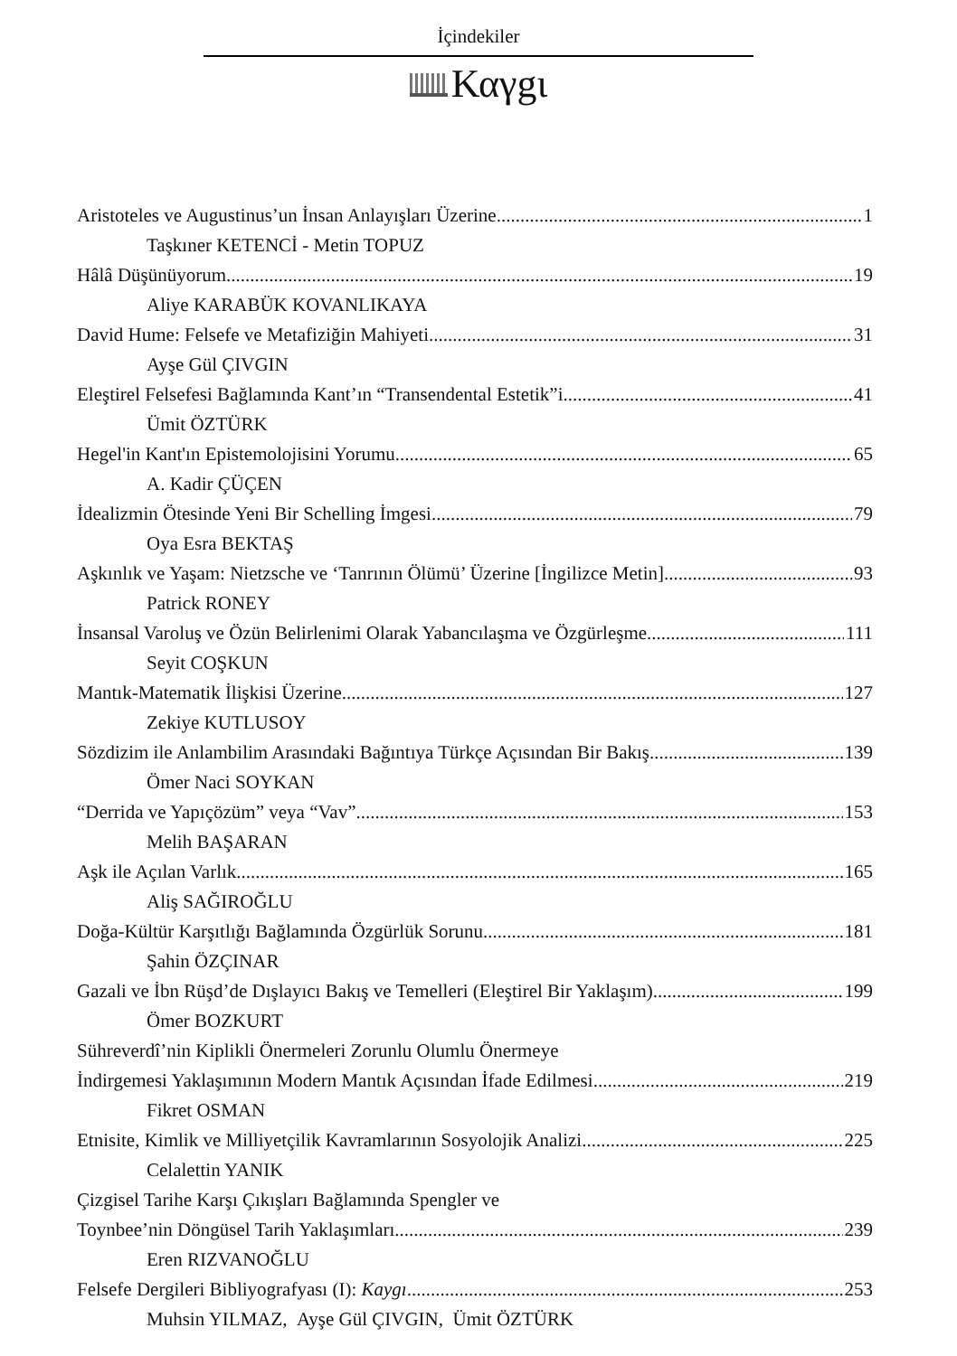İçindekiler
Καγgι
Aristoteles ve Augustinus’un İnsan Anlayışları Üzerine 1
Taşkıner KETENCİ - Metin TOPUZ
Hâlâ Düşünüyorum 19
Aliye KARABÜK KOVANLIKAYA
David Hume: Felsefe ve Metafiziğin Mahiyeti 31
Ayşe Gül ÇIVGIN
Eleştirel Felsefesi Bağlamında Kant’ın “Transendental Estetik”i 41
Ümit ÖZTÜRK
Hegel'in Kant'ın Epistemolojisini Yorumu 65
A. Kadir ÇÜÇEN
İdealizmin Ötesinde Yeni Bir Schelling İmgesi 79
Oya Esra BEKTAŞ
Aşkınlık ve Yaşam: Nietzsche ve ‘Tanrının Ölümü’ Üzerine [İngilizce Metin] 93
Patrick RONEY
İnsansal Varoluş ve Özün Belirlenimi Olarak Yabancılaşma ve Özgürleşme 111
Seyit COŞKUN
Mantık-Matematik İlişkisi Üzerine 127
Zekiye KUTLUSOY
Sözdizim ile Anlambilim Arasındaki Bağıntıya Türkçe Açısından Bir Bakış 139
Ömer Naci SOYKAN
“Derrida ve Yapıçözüm” veya “Vav” 153
Melih BAŞARAN
Aşk ile Açılan Varlık 165
Aliş SAĞIROĞLU
Doğa-Kültür Karşıtlığı Bağlamında Özgürlük Sorunu 181
Şahin ÖZÇINAR
Gazali ve İbn Rüşd’de Dışlayıcı Bakış ve Temelleri (Eleştirel Bir Yaklaşım) 199
Ömer BOZKURT
Sühreverdî’nin Kiplikli Önermeleri Zorunlu Olumlu Önermeye
İndirgemesi Yaklaşımının Modern Mantık Açısından İfade Edilmesi 219
Fikret OSMAN
Etnisite, Kimlik ve Milliyetçilik Kavramlarının Sosyolojik Analizi 225
Celalettin YANIK
Çizgisel Tarihe Karşı Çıkışları Bağlamında Spengler ve
Toynbee’nin Döngüsel Tarih Yaklaşımları 239
Eren RIZVANOĞLU
Felsefe Dergileri Bibliyografyası (I): Kaygı 253
Muhsin YILMAZ, Ayşe Gül ÇIVGIN, Ümit ÖZTÜRK